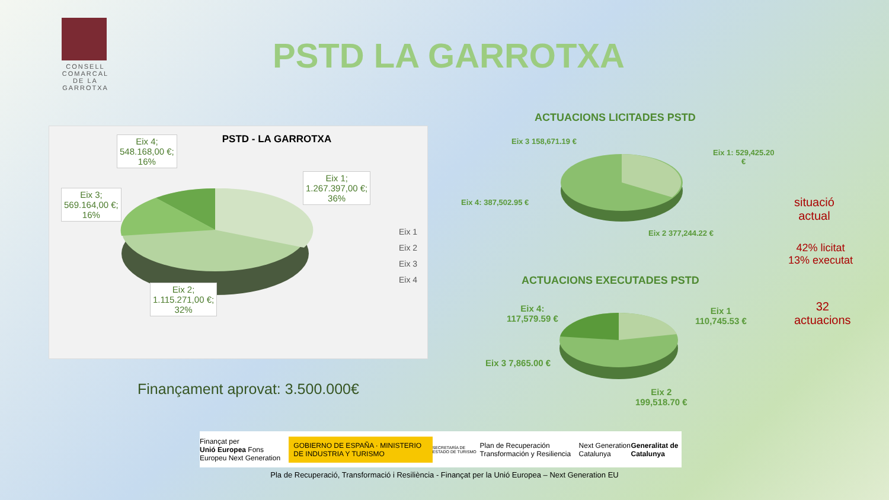CONSELL COMARCAL DE LA GARROTXA
PSTD LA GARROTXA
PSTD - LA GARROTXA
Eix 4;
548.168,00 €;
16%
Eix 1;
1.267.397,00 €;
36%
Eix 3;
569.164,00 €;
16%
Eix 2;
1.115.271,00 €;
32%
Eix 1
Eix 2
Eix 3
Eix 4
Finançament aprovat: 3.500.000€
ACTUACIONS LICITADES PSTD
Eix 3 158,671.19 €
Eix 1: 529,425.20
€
Eix 4: 387,502.95 €
Eix 2 377,244.22 €
situació
actual
42% licitat
13% executat
ACTUACIONS EXECUTADES PSTD
Eix 4:
117,579.59 €
Eix 1
110,745.53 €
Eix 3 7,865.00 €
Eix 2
199,518.70 €
32
actuacions
Finançat per
Unió Europea Fons Europeu Next Generation GOBIERNO DE ESPAÑA · MINISTERIO DE INDUSTRIA Y TURISMO SECRETARÍA DE ESTADO DE TURISMO Plan de Recuperación Transformación y Resiliencia Next Generation Catalunya Generalitat de Catalunya
Pla de Recuperació, Transformació i Resiliència - Finançat per la Unió Europea – Next Generation EU